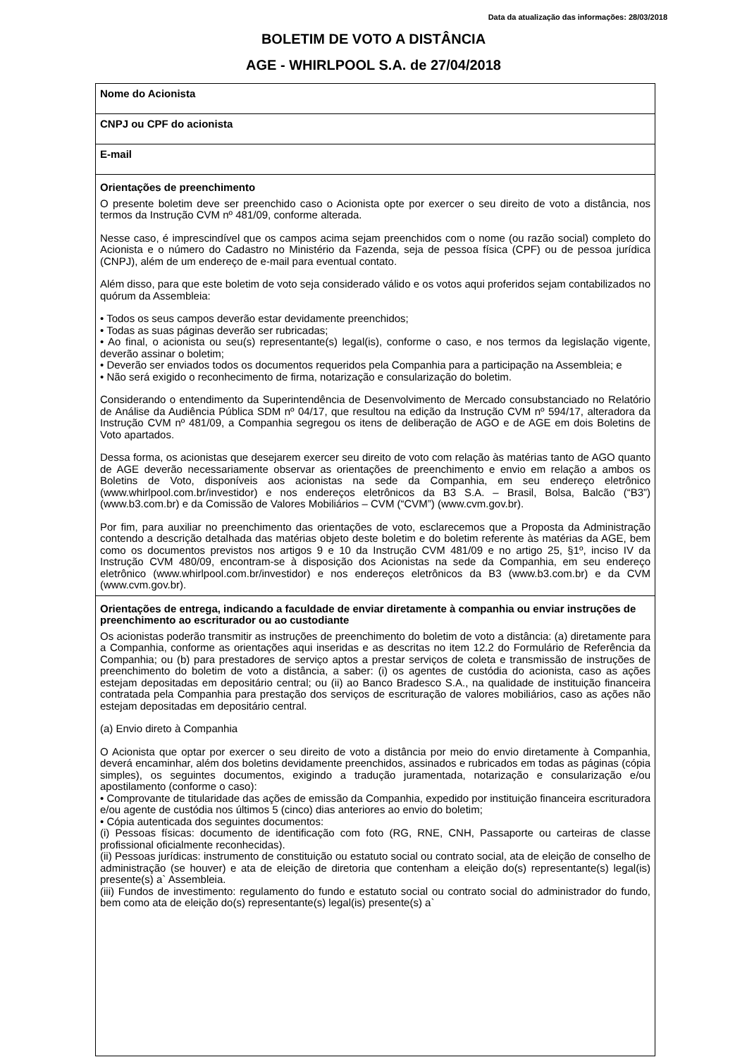Data da atualização das informações: 28/03/2018
BOLETIM DE VOTO A DISTÂNCIA
AGE - WHIRLPOOL S.A. de 27/04/2018
| Nome do Acionista |
| CNPJ ou CPF do acionista |
| E-mail |
| Orientações de preenchimento O presente boletim deve ser preenchido caso o Acionista opte por exercer o seu direito de voto a distância, nos termos da Instrução CVM nº 481/09, conforme alterada. Nesse caso, é imprescindível que os campos acima sejam preenchidos com o nome (ou razão social) completo do Acionista e o número do Cadastro no Ministério da Fazenda, seja de pessoa física (CPF) ou de pessoa jurídica (CNPJ), além de um endereço de e-mail para eventual contato. Além disso, para que este boletim de voto seja considerado válido e os votos aqui proferidos sejam contabilizados no quórum da Assembleia: • Todos os seus campos deverão estar devidamente preenchidos; • Todas as suas páginas deverão ser rubricadas; • Ao final, o acionista ou seu(s) representante(s) legal(is), conforme o caso, e nos termos da legislação vigente, deverão assinar o boletim; • Deverão ser enviados todos os documentos requeridos pela Companhia para a participação na Assembleia; e • Não será exigido o reconhecimento de firma, notarização e consularização do boletim. Considerando o entendimento da Superintendência de Desenvolvimento de Mercado consubstanciado no Relatório de Análise da Audiência Pública SDM nº 04/17, que resultou na edição da Instrução CVM nº 594/17, alteradora da Instrução CVM nº 481/09, a Companhia segregou os itens de deliberação de AGO e de AGE em dois Boletins de Voto apartados. Dessa forma, os acionistas que desejarem exercer seu direito de voto com relação às matérias tanto de AGO quanto de AGE deverão necessariamente observar as orientações de preenchimento e envio em relação a ambos os Boletins de Voto, disponíveis aos acionistas na sede da Companhia, em seu endereço eletrônico (www.whirlpool.com.br/investidor) e nos endereços eletrônicos da B3 S.A. – Brasil, Bolsa, Balcão (“B3”) (www.b3.com.br) e da Comissão de Valores Mobiliários – CVM (“CVM”) (www.cvm.gov.br). Por fim, para auxiliar no preenchimento das orientações de voto, esclarecemos que a Proposta da Administração contendo a descrição detalhada das matérias objeto deste boletim e do boletim referente às matérias da AGE, bem como os documentos previstos nos artigos 9 e 10 da Instrução CVM 481/09 e no artigo 25, §1º, inciso IV da Instrução CVM 480/09, encontram-se à disposição dos Acionistas na sede da Companhia, em seu endereço eletrônico (www.whirlpool.com.br/investidor) e nos endereços eletrônicos da B3 (www.b3.com.br) e da CVM (www.cvm.gov.br). |
| Orientações de entrega, indicando a faculdade de enviar diretamente à companhia ou enviar instruções de preenchimento ao escriturador ou ao custodiante Os acionistas poderão transmitir as instruções de preenchimento do boletim de voto a distância: (a) diretamente para a Companhia, conforme as orientações aqui inseridas e as descritas no item 12.2 do Formulário de Referência da Companhia; ou (b) para prestadores de serviço aptos a prestar serviços de coleta e transmissão de instruções de preenchimento do boletim de voto a distância, a saber: (i) os agentes de custódia do acionista, caso as ações estejam depositadas em depositário central; ou (ii) ao Banco Bradesco S.A., na qualidade de instituição financeira contratada pela Companhia para prestação dos serviços de escrituração de valores mobiliários, caso as ações não estejam depositadas em depositário central. (a) Envio direto à Companhia O Acionista que optar por exercer o seu direito de voto a distância por meio do envio diretamente à Companhia, deverá encaminhar, além dos boletins devidamente preenchidos, assinados e rubricados em todas as páginas (cópia simples), os seguintes documentos, exigindo a tradução juramentada, notarização e consularização e/ou apostilamento (conforme o caso): • Comprovante de titularidade das ações de emissão da Companhia, expedido por instituição financeira escrituradora e/ou agente de custódia nos últimos 5 (cinco) dias anteriores ao envio do boletim; • Cópia autenticada dos seguintes documentos: (i) Pessoas físicas: documento de identificação com foto (RG, RNE, CNH, Passaporte ou carteiras de classe profissional oficialmente reconhecidas). (ii) Pessoas jurídicas: instrumento de constituição ou estatuto social ou contrato social, ata de eleição de conselho de administração (se houver) e ata de eleição de diretoria que contenham a eleição do(s) representante(s) legal(is) presente(s) a` Assembleia. (iii) Fundos de investimento: regulamento do fundo e estatuto social ou contrato social do administrador do fundo, bem como ata de eleição do(s) representante(s) legal(is) presente(s) a` |